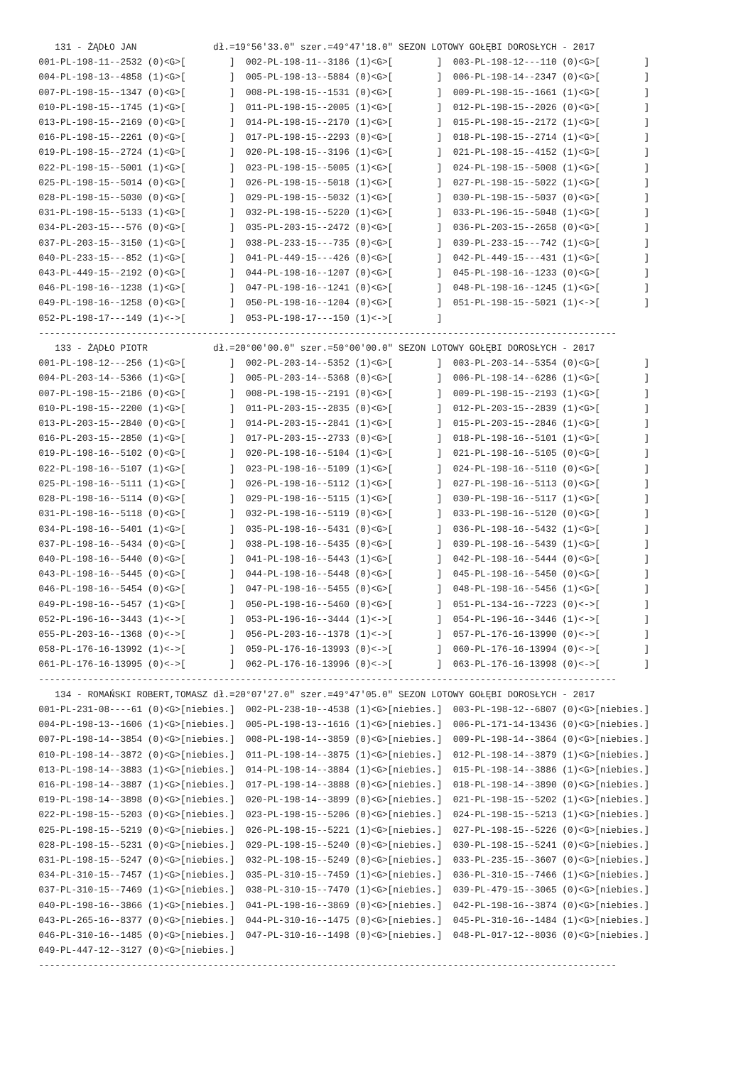131 - ŻĄDŁO JAN              dł.=19°56'33.0" szer.=49°47'18.0" SEZON LOTOWY GOŁĘBI DOROSŁYCH - 2017
001-PL-198-11--2532 (0)<G>[        ]  002-PL-198-11--3186 (1)<G>[        ]  003-PL-198-12---110 (0)<G>[        ]
004-PL-198-13--4858 (1)<G>[        ]  005-PL-198-13--5884 (0)<G>[        ]  006-PL-198-14--2347 (0)<G>[        ]
007-PL-198-15--1347 (0)<G>[        ]  008-PL-198-15--1531 (0)<G>[        ]  009-PL-198-15--1661 (1)<G>[        ]
010-PL-198-15--1745 (1)<G>[        ]  011-PL-198-15--2005 (1)<G>[        ]  012-PL-198-15--2026 (0)<G>[        ]
013-PL-198-15--2169 (0)<G>[        ]  014-PL-198-15--2170 (1)<G>[        ]  015-PL-198-15--2172 (1)<G>[        ]
016-PL-198-15--2261 (0)<G>[        ]  017-PL-198-15--2293 (0)<G>[        ]  018-PL-198-15--2714 (1)<G>[        ]
019-PL-198-15--2724 (1)<G>[        ]  020-PL-198-15--3196 (1)<G>[        ]  021-PL-198-15--4152 (1)<G>[        ]
022-PL-198-15--5001 (1)<G>[        ]  023-PL-198-15--5005 (1)<G>[        ]  024-PL-198-15--5008 (1)<G>[        ]
025-PL-198-15--5014 (0)<G>[        ]  026-PL-198-15--5018 (1)<G>[        ]  027-PL-198-15--5022 (1)<G>[        ]
028-PL-198-15--5030 (0)<G>[        ]  029-PL-198-15--5032 (1)<G>[        ]  030-PL-198-15--5037 (0)<G>[        ]
031-PL-198-15--5133 (1)<G>[        ]  032-PL-198-15--5220 (1)<G>[        ]  033-PL-196-15--5048 (1)<G>[        ]
034-PL-203-15---576 (0)<G>[        ]  035-PL-203-15--2472 (0)<G>[        ]  036-PL-203-15--2658 (0)<G>[        ]
037-PL-203-15--3150 (1)<G>[        ]  038-PL-233-15---735 (0)<G>[        ]  039-PL-233-15---742 (1)<G>[        ]
040-PL-233-15---852 (1)<G>[        ]  041-PL-449-15---426 (0)<G>[        ]  042-PL-449-15---431 (1)<G>[        ]
043-PL-449-15--2192 (0)<G>[        ]  044-PL-198-16--1207 (0)<G>[        ]  045-PL-198-16--1233 (0)<G>[        ]
046-PL-198-16--1238 (1)<G>[        ]  047-PL-198-16--1241 (0)<G>[        ]  048-PL-198-16--1245 (1)<G>[        ]
049-PL-198-16--1258 (0)<G>[        ]  050-PL-198-16--1204 (0)<G>[        ]  051-PL-198-15--5021 (1)<->[        ]
052-PL-198-17---149 (1)<->[        ]  053-PL-198-17---150 (1)<->[        ]
----------------------------------------------------------------------------------------------------------
   133 - ŻĄDŁO PIOTR            dł.=20°00'00.0" szer.=50°00'00.0" SEZON LOTOWY GOŁĘBI DOROSŁYCH - 2017
001-PL-198-12---256 (1)<G>[        ]  002-PL-203-14--5352 (1)<G>[        ]  003-PL-203-14--5354 (0)<G>[        ]
004-PL-203-14--5366 (1)<G>[        ]  005-PL-203-14--5368 (0)<G>[        ]  006-PL-198-14--6286 (1)<G>[        ]
007-PL-198-15--2186 (0)<G>[        ]  008-PL-198-15--2191 (0)<G>[        ]  009-PL-198-15--2193 (1)<G>[        ]
010-PL-198-15--2200 (1)<G>[        ]  011-PL-203-15--2835 (0)<G>[        ]  012-PL-203-15--2839 (1)<G>[        ]
013-PL-203-15--2840 (0)<G>[        ]  014-PL-203-15--2841 (1)<G>[        ]  015-PL-203-15--2846 (1)<G>[        ]
016-PL-203-15--2850 (1)<G>[        ]  017-PL-203-15--2733 (0)<G>[        ]  018-PL-198-16--5101 (1)<G>[        ]
019-PL-198-16--5102 (0)<G>[        ]  020-PL-198-16--5104 (1)<G>[        ]  021-PL-198-16--5105 (0)<G>[        ]
022-PL-198-16--5107 (1)<G>[        ]  023-PL-198-16--5109 (1)<G>[        ]  024-PL-198-16--5110 (0)<G>[        ]
025-PL-198-16--5111 (1)<G>[        ]  026-PL-198-16--5112 (1)<G>[        ]  027-PL-198-16--5113 (0)<G>[        ]
028-PL-198-16--5114 (0)<G>[        ]  029-PL-198-16--5115 (1)<G>[        ]  030-PL-198-16--5117 (1)<G>[        ]
031-PL-198-16--5118 (0)<G>[        ]  032-PL-198-16--5119 (0)<G>[        ]  033-PL-198-16--5120 (0)<G>[        ]
034-PL-198-16--5401 (1)<G>[        ]  035-PL-198-16--5431 (0)<G>[        ]  036-PL-198-16--5432 (1)<G>[        ]
037-PL-198-16--5434 (0)<G>[        ]  038-PL-198-16--5435 (0)<G>[        ]  039-PL-198-16--5439 (1)<G>[        ]
040-PL-198-16--5440 (0)<G>[        ]  041-PL-198-16--5443 (1)<G>[        ]  042-PL-198-16--5444 (0)<G>[        ]
043-PL-198-16--5445 (0)<G>[        ]  044-PL-198-16--5448 (0)<G>[        ]  045-PL-198-16--5450 (0)<G>[        ]
046-PL-198-16--5454 (0)<G>[        ]  047-PL-198-16--5455 (0)<G>[        ]  048-PL-198-16--5456 (1)<G>[        ]
049-PL-198-16--5457 (1)<G>[        ]  050-PL-198-16--5460 (0)<G>[        ]  051-PL-134-16--7223 (0)<->[        ]
052-PL-196-16--3443 (1)<->[        ]  053-PL-196-16--3444 (1)<->[        ]  054-PL-196-16--3446 (1)<->[        ]
055-PL-203-16--1368 (0)<->[        ]  056-PL-203-16--1378 (1)<->[        ]  057-PL-176-16-13990 (0)<->[        ]
058-PL-176-16-13992 (1)<->[        ]  059-PL-176-16-13993 (0)<->[        ]  060-PL-176-16-13994 (0)<->[        ]
061-PL-176-16-13995 (0)<->[        ]  062-PL-176-16-13996 (0)<->[        ]  063-PL-176-16-13998 (0)<->[        ]
----------------------------------------------------------------------------------------------------------
   134 - ROMAŃSKI ROBERT,TOMASZ dł.=20°07'27.0" szer.=49°47'05.0" SEZON LOTOWY GOŁĘBI DOROSŁYCH - 2017
001-PL-231-08----61 (0)<G>[niebies.]  002-PL-238-10--4538 (1)<G>[niebies.]  003-PL-198-12--6807 (0)<G>[niebies.]
004-PL-198-13--1606 (1)<G>[niebies.]  005-PL-198-13--1616 (1)<G>[niebies.]  006-PL-171-14-13436 (0)<G>[niebies.]
007-PL-198-14--3854 (0)<G>[niebies.]  008-PL-198-14--3859 (0)<G>[niebies.]  009-PL-198-14--3864 (0)<G>[niebies.]
010-PL-198-14--3872 (0)<G>[niebies.]  011-PL-198-14--3875 (1)<G>[niebies.]  012-PL-198-14--3879 (1)<G>[niebies.]
013-PL-198-14--3883 (1)<G>[niebies.]  014-PL-198-14--3884 (1)<G>[niebies.]  015-PL-198-14--3886 (1)<G>[niebies.]
016-PL-198-14--3887 (1)<G>[niebies.]  017-PL-198-14--3888 (0)<G>[niebies.]  018-PL-198-14--3890 (0)<G>[niebies.]
019-PL-198-14--3898 (0)<G>[niebies.]  020-PL-198-14--3899 (0)<G>[niebies.]  021-PL-198-15--5202 (1)<G>[niebies.]
022-PL-198-15--5203 (0)<G>[niebies.]  023-PL-198-15--5206 (0)<G>[niebies.]  024-PL-198-15--5213 (1)<G>[niebies.]
025-PL-198-15--5219 (0)<G>[niebies.]  026-PL-198-15--5221 (1)<G>[niebies.]  027-PL-198-15--5226 (0)<G>[niebies.]
028-PL-198-15--5231 (0)<G>[niebies.]  029-PL-198-15--5240 (0)<G>[niebies.]  030-PL-198-15--5241 (0)<G>[niebies.]
031-PL-198-15--5247 (0)<G>[niebies.]  032-PL-198-15--5249 (0)<G>[niebies.]  033-PL-235-15--3607 (0)<G>[niebies.]
034-PL-310-15--7457 (1)<G>[niebies.]  035-PL-310-15--7459 (1)<G>[niebies.]  036-PL-310-15--7466 (1)<G>[niebies.]
037-PL-310-15--7469 (1)<G>[niebies.]  038-PL-310-15--7470 (1)<G>[niebies.]  039-PL-479-15--3065 (0)<G>[niebies.]
040-PL-198-16--3866 (1)<G>[niebies.]  041-PL-198-16--3869 (0)<G>[niebies.]  042-PL-198-16--3874 (0)<G>[niebies.]
043-PL-265-16--8377 (0)<G>[niebies.]  044-PL-310-16--1475 (0)<G>[niebies.]  045-PL-310-16--1484 (1)<G>[niebies.]
046-PL-310-16--1485 (0)<G>[niebies.]  047-PL-310-16--1498 (0)<G>[niebies.]  048-PL-017-12--8036 (0)<G>[niebies.]
049-PL-447-12--3127 (0)<G>[niebies.]
----------------------------------------------------------------------------------------------------------